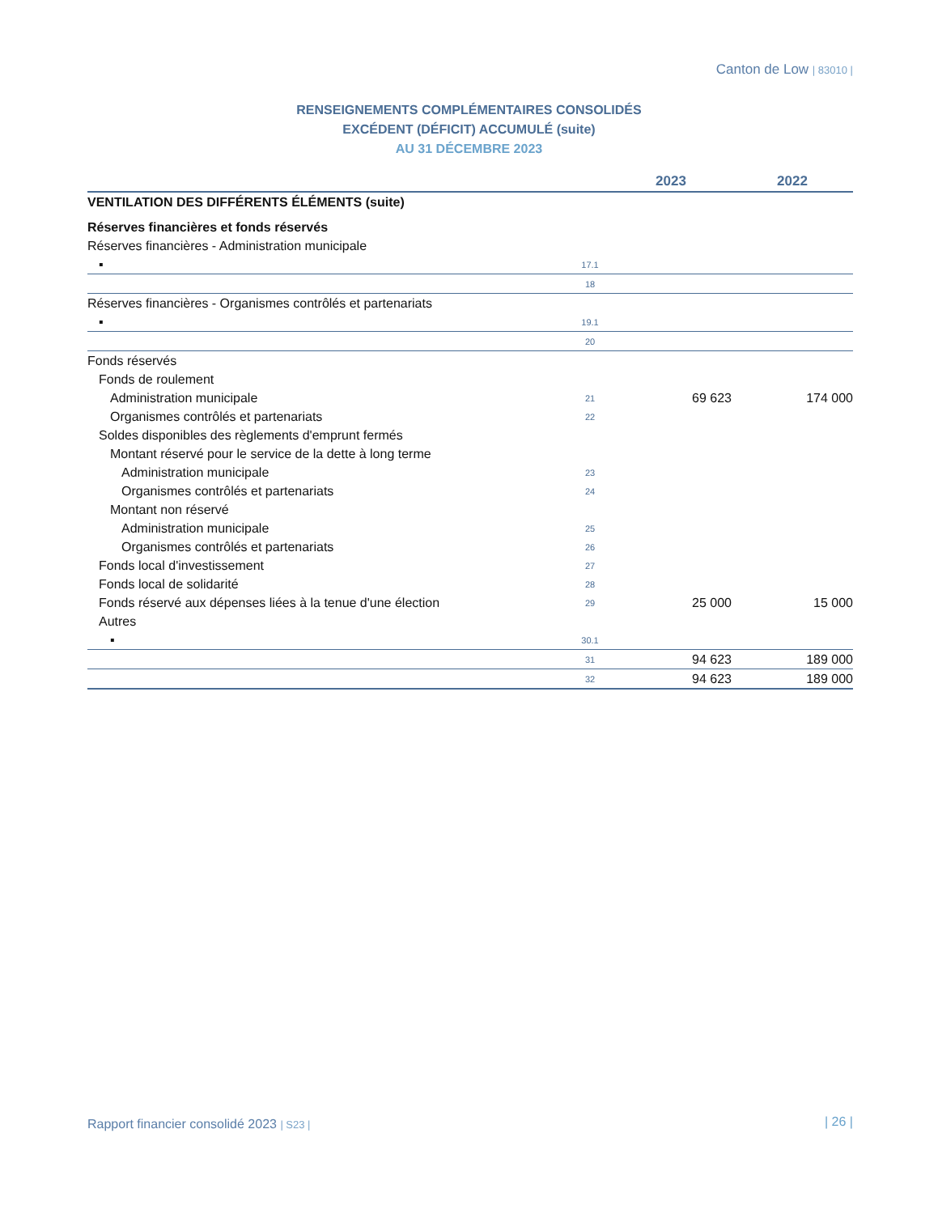Canton de Low | 83010 |
RENSEIGNEMENTS COMPLÉMENTAIRES CONSOLIDÉS
EXCÉDENT (DÉFICIT) ACCUMULÉ (suite)
AU 31 DÉCEMBRE 2023
| | | 2023 | 2022 |
| --- | --- | --- | --- |
| VENTILATION DES DIFFÉRENTS ÉLÉMENTS (suite) | | | |
| Réserves financières et fonds réservés | | | |
| Réserves financières - Administration municipale | | | |
| ▪ | 17.1 | | |
| | 18 | | |
| Réserves financières - Organismes contrôlés et partenariats | | | |
| ▪ | 19.1 | | |
| | 20 | | |
| Fonds réservés | | | |
| Fonds de roulement | | | |
| Administration municipale | 21 | 69 623 | 174 000 |
| Organismes contrôlés et partenariats | 22 | | |
| Soldes disponibles des règlements d'emprunt fermés | | | |
| Montant réservé pour le service de la dette à long terme | | | |
| Administration municipale | 23 | | |
| Organismes contrôlés et partenariats | 24 | | |
| Montant non réservé | | | |
| Administration municipale | 25 | | |
| Organismes contrôlés et partenariats | 26 | | |
| Fonds local d'investissement | 27 | | |
| Fonds local de solidarité | 28 | | |
| Fonds réservé aux dépenses liées à la tenue d'une élection | 29 | 25 000 | 15 000 |
| Autres | | | |
| ▪ | 30.1 | | |
| | 31 | 94 623 | 189 000 |
| | 32 | 94 623 | 189 000 |
Rapport financier consolidé 2023 | S23 |
| 26 |